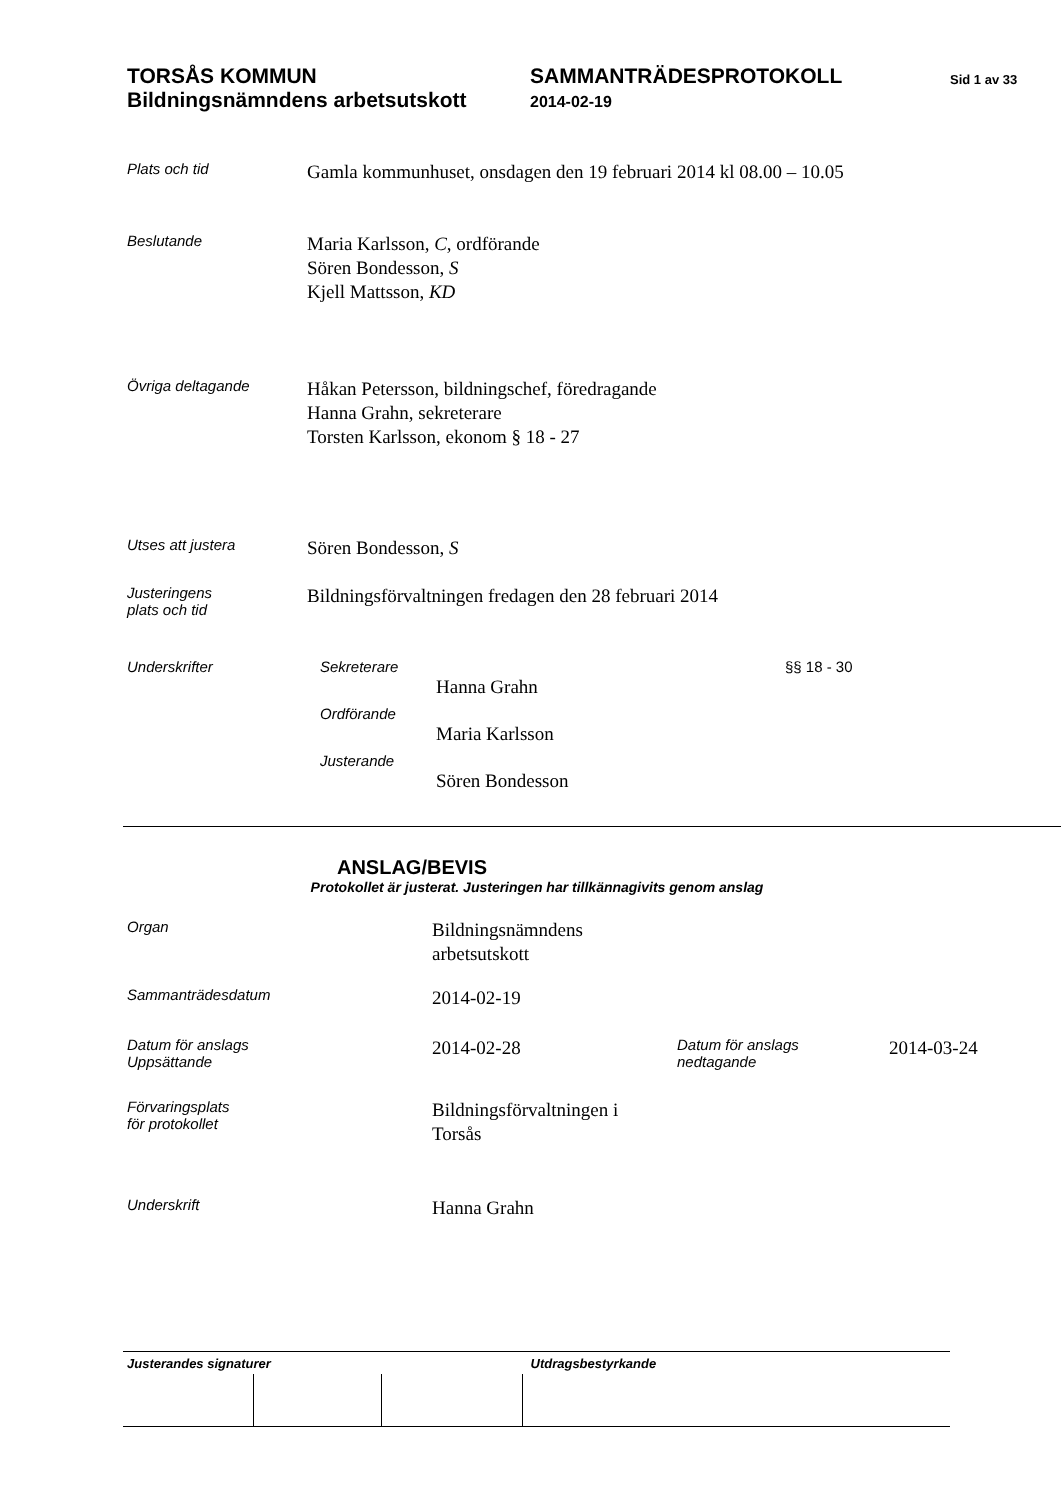TORSÅS KOMMUN
Bildningsnämndens arbetsutskott
SAMMANTRÄDESPROTOKOLL
2014-02-19
Sid 1 av 33
Plats och tid
Gamla kommunhuset, onsdagen den 19 februari 2014 kl 08.00 – 10.05
Beslutande
Maria Karlsson, C, ordförande
Sören Bondesson, S
Kjell Mattsson, KD
Övriga deltagande
Håkan Petersson, bildningschef, föredragande
Hanna Grahn, sekreterare
Torsten Karlsson, ekonom § 18 - 27
Utses att justera
Sören Bondesson, S
Justeringens
plats och tid
Bildningsförvaltningen fredagen den 28 februari 2014
Underskrifter Sekreterare
Hanna Grahn
Ordförande
Maria Karlsson
Justerande
Sören Bondesson
§§ 18 - 30
ANSLAG/BEVIS
Protokollet är justerat. Justeringen har tillkännagivits genom anslag
Organ
Bildningsnämndens
arbetsutskott
Sammanträdesdatum
2014-02-19
Datum för anslags
Uppsättande
2014-02-28
Datum för anslags
nedtagande
2014-03-24
Förvaringsplats
för protokollet
Bildningsförvaltningen i
Torsås
Underskrift
Hanna Grahn
| Justerandes signaturer | | | Utdragsbestyrkande |
| --- | --- | --- | --- |